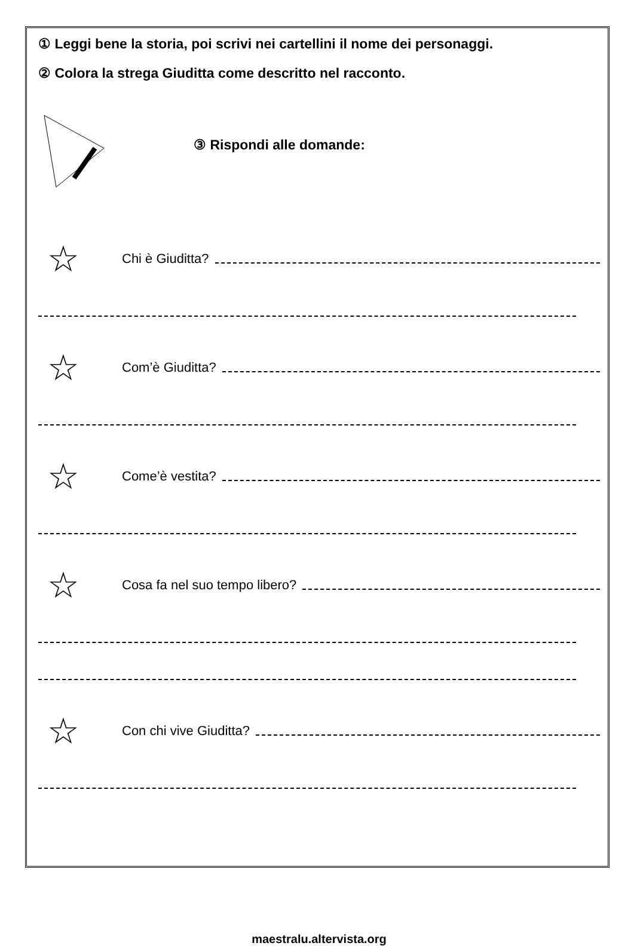① Leggi bene la storia, poi scrivi nei cartellini il nome dei personaggi.
② Colora la strega Giuditta come descritto nel racconto.
③ Rispondi alle domande:
☆ Chi è Giuditta?
☆ Com’è Giuditta?
☆ Come’è vestita?
☆ Cosa fa nel suo tempo libero?
☆ Con chi vive Giuditta?
maestralu.altervista.org